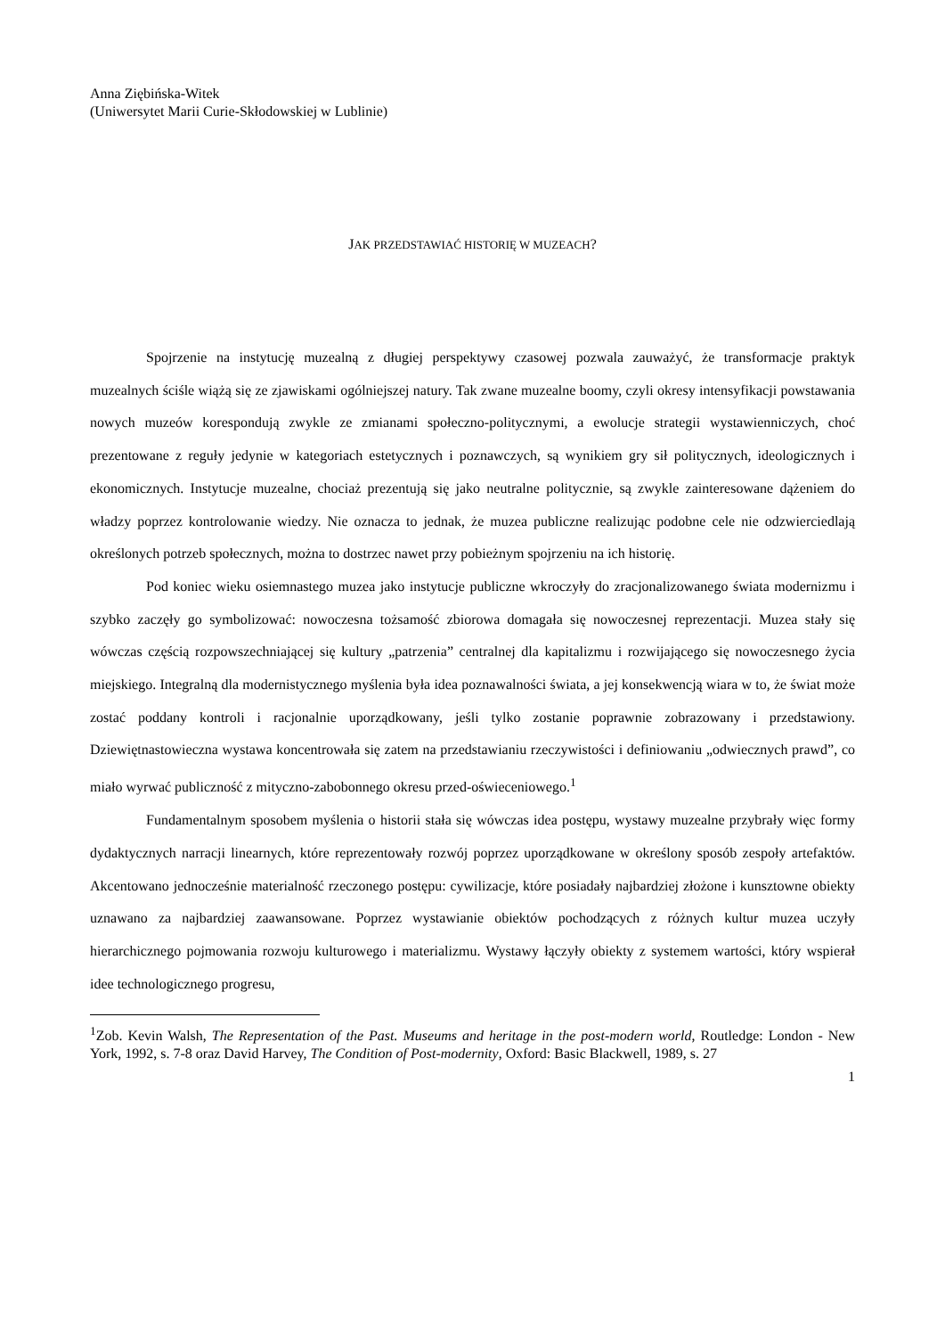Anna Ziębińska-Witek
(Uniwersytet Marii Curie-Skłodowskiej w Lublinie)
JAK PRZEDSTAWIAĆ HISTORIĘ W MUZEACH?
Spojrzenie na instytucję muzealną z długiej perspektywy czasowej pozwala zauważyć, że transformacje praktyk muzealnych ściśle wiążą się ze zjawiskami ogólniejszej natury. Tak zwane muzealne boomy, czyli okresy intensyfikacji powstawania nowych muzeów korespondują zwykle ze zmianami społeczno-politycznymi, a ewolucje strategii wystawienniczych, choć prezentowane z reguły jedynie w kategoriach estetycznych i poznawczych, są wynikiem gry sił politycznych, ideologicznych i ekonomicznych. Instytucje muzealne, chociaż prezentują się jako neutralne politycznie, są zwykle zainteresowane dążeniem do władzy poprzez kontrolowanie wiedzy. Nie oznacza to jednak, że muzea publiczne realizując podobne cele nie odzwierciedlają określonych potrzeb społecznych, można to dostrzec nawet przy pobieżnym spojrzeniu na ich historię.
Pod koniec wieku osiemnastego muzea jako instytucje publiczne wkroczyły do zracjonalizowanego świata modernizmu i szybko zaczęły go symbolizować: nowoczesna tożsamość zbiorowa domagała się nowoczesnej reprezentacji. Muzea stały się wówczas częścią rozpowszechniającej się kultury „patrzenia” centralnej dla kapitalizmu i rozwijającego się nowoczesnego życia miejskiego. Integralną dla modernistycznego myślenia była idea poznawalności świata, a jej konsekwencją wiara w to, że świat może zostać poddany kontroli i racjonalnie uporządkowany, jeśli tylko zostanie poprawnie zobrazowany i przedstawiony. Dziewiętnastowieczna wystawa koncentrowała się zatem na przedstawianiu rzeczywistości i definiowaniu „odwiecznych prawd”, co miało wyrwać publiczność z mityczno-zabobonnego okresu przed-oświeceniowego.<sup>1</sup>
Fundamentalnym sposobem myślenia o historii stała się wówczas idea postępu, wystawy muzealne przybrały więc formy dydaktycznych narracji linearnych, które reprezentowały rozwój poprzez uporządkowane w określony sposób zespoły artefaktów. Akcentowano jednocześnie materialność rzeczonego postępu: cywilizacje, które posiadały najbardziej złożone i kunsztowne obiekty uznawano za najbardziej zaawansowane. Poprzez wystawianie obiektów pochodzących z różnych kultur muzea uczyły hierarchicznego pojmowania rozwoju kulturowego i materializmu. Wystawy łączyły obiekty z systemem wartości, który wspierał idee technologicznego progresu,
<sup>1</sup> Zob. Kevin Walsh, The Representation of the Past. Museums and heritage in the post-modern world, Routledge: London - New York, 1992, s. 7-8 oraz David Harvey, The Condition of Post-modernity, Oxford: Basic Blackwell, 1989, s. 27
1